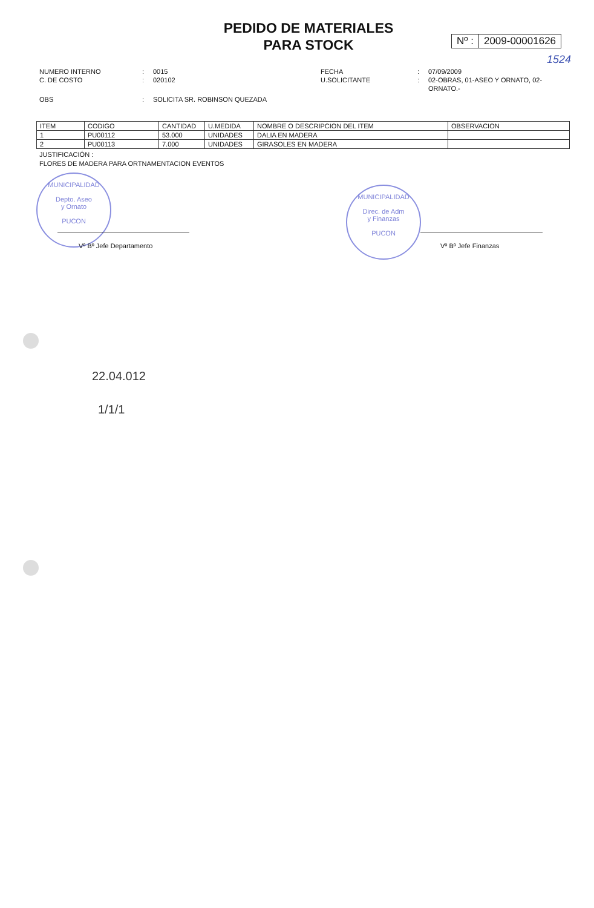PEDIDO DE MATERIALES
PARA STOCK
Nº : 2009-00001626
1524
| NUMERO INTERNO | : | 0015 | FECHA | : | 07/09/2009 |
| C. DE COSTO | : | 020102 | U.SOLICITANTE | : | 02-OBRAS, 01-ASEO Y ORNATO, 02- ORNATO.- |
| OBS | : | SOLICITA SR. ROBINSON QUEZADA | | | |
| ITEM | CODIGO | CANTIDAD | U.MEDIDA | NOMBRE O DESCRIPCION DEL ITEM | OBSERVACION |
| --- | --- | --- | --- | --- | --- |
| 1 | PU00112 | 53.000 | UNIDADES | DALIA EN MADERA | |
| 2 | PU00113 | 7.000 | UNIDADES | GIRASOLES EN MADERA | |
JUSTIFICACIÓN :
FLORES DE MADERA PARA ORTNAMENTACION EVENTOS
MUNICIPALIDAD
Depto. Aseo
y Ornato
PUCON
MUNICIPALIDAD
Direc. de Adm
y Finanzas
PUCON
Vº Bº Jefe Departamento Vº Bº Jefe Finanzas
22.04.012
1/1/1